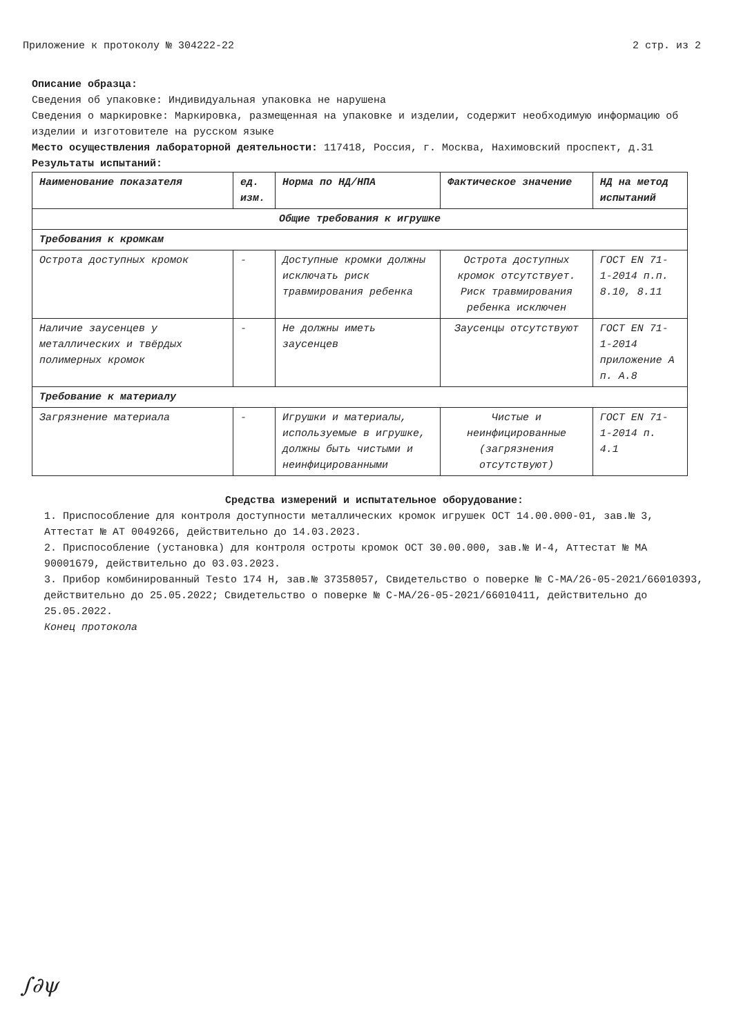Приложение к протоколу № 304222-22 2 стр. из 2
Описание образца:
Сведения об упаковке: Индивидуальная упаковка не нарушена
Сведения о маркировке: Маркировка, размещенная на упаковке и изделии, содержит необходимую информацию об изделии и изготовителе на русском языке
Место осуществления лабораторной деятельности: 117418, Россия, г. Москва, Нахимовский проспект, д.31
Результаты испытаний:
| Наименование показателя | ед. изм. | Норма по НД/НПА | Фактическое значение | НД на метод испытаний |
| --- | --- | --- | --- | --- |
| Общие требования к игрушке | | | | |
| Требования к кромкам | | | | |
| Острота доступных кромок | - | Доступные кромки должны исключать риск травмирования ребенка | Острота доступных кромок отсутствует. Риск травмирования ребенка исключен | ГОСТ EN 71-1-2014 п.п. 8.10, 8.11 |
| Наличие заусенцев у металлических и твёрдых полимерных кромок | - | Не должны иметь заусенцев | Заусенцы отсутствуют | ГОСТ EN 71-1-2014 приложение А п. А.8 |
| Требование к материалу | | | | |
| Загрязнение материала | - | Игрушки и материалы, используемые в игрушке, должны быть чистыми и неинфицированными | Чистые и неинфицированные (загрязнения отсутствуют) | ГОСТ EN 71-1-2014 п. 4.1 |
Средства измерений и испытательное оборудование:
1. Приспособление для контроля доступности металлических кромок игрушек ОСТ 14.00.000-01, зав.№ 3, Аттестат № АТ 0049266, действительно до 14.03.2023.
2. Приспособление (установка) для контроля остроты кромок ОСТ 30.00.000, зав.№ И-4, Аттестат № МА 90001679, действительно до 03.03.2023.
3. Прибор комбинированный Testo 174 H, зав.№ 37358057, Свидетельство о поверке № С-МА/26-05-2021/66010393, действительно до 25.05.2022; Свидетельство о поверке № С-МА/26-05-2021/66010411, действительно до 25.05.2022.
Конец протокола
∫∂ψ